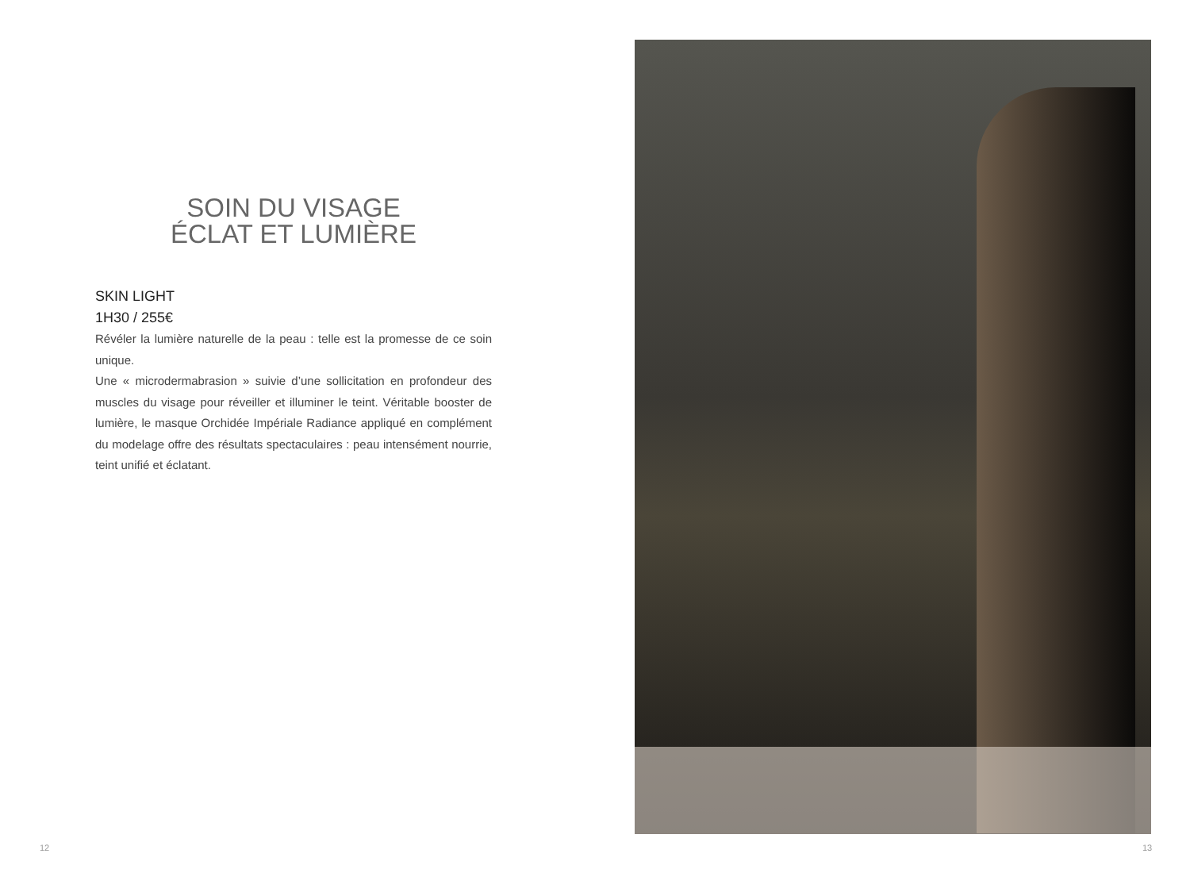SOIN DU VISAGE
ÉCLAT ET LUMIÈRE
SKIN LIGHT
1H30 / 255€
Révéler la lumière naturelle de la peau : telle est la promesse de ce soin unique.
Une « microdermabrasion » suivie d’une sollicitation en profondeur des muscles du visage pour réveiller et illuminer le teint. Véritable booster de lumière, le masque Orchidée Impériale Radiance appliqué en complément du modelage offre des résultats spectaculaires : peau intensément nourrie, teint unifié et éclatant.
12
13